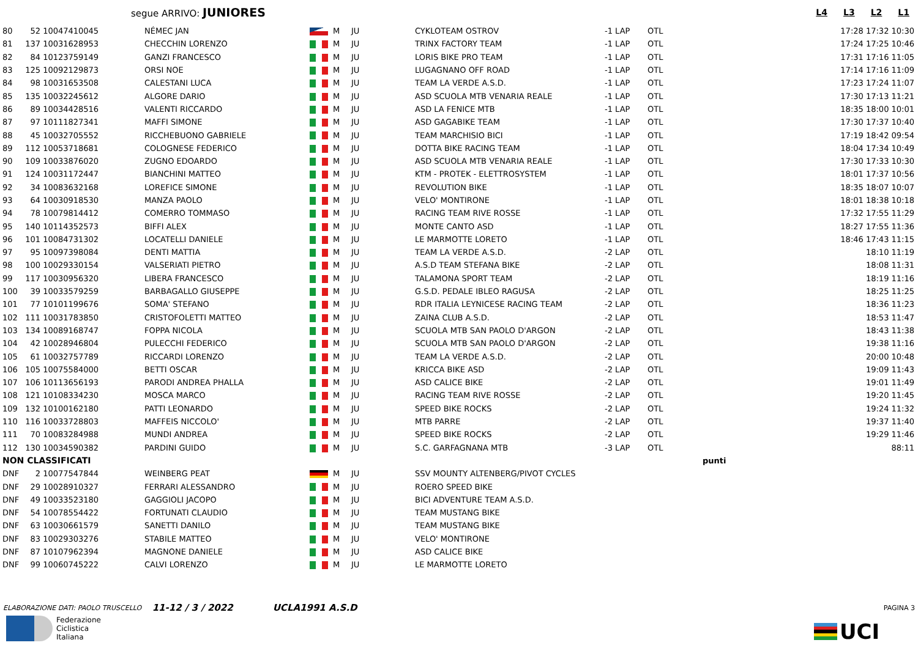segue ARRIVO: JUNIORES
L4 L3 L2 L1
| 80 | 52 | 10047410045 | NÉMEC JAN | | M | JU | CYKLOTEAM OSTROV | -1 LAP | OTL | 17:28 17:32 10:30 |
| 81 | 137 | 10031628953 | CHECCHIN LORENZO | | M | JU | TRINX FACTORY TEAM | -1 LAP | OTL | 17:24 17:25 10:46 |
| 82 | 84 | 10123759149 | GANZI FRANCESCO | | M | JU | LORIS BIKE PRO TEAM | -1 LAP | OTL | 17:31 17:16 11:05 |
| 83 | 125 | 10092129873 | ORSI NOE | | M | JU | LUGAGNANO OFF ROAD | -1 LAP | OTL | 17:14 17:16 11:09 |
| 84 | 98 | 10031653508 | CALESTANI LUCA | | M | JU | TEAM LA VERDE A.S.D. | -1 LAP | OTL | 17:23 17:24 11:07 |
| 85 | 135 | 10032245612 | ALGORE DARIO | | M | JU | ASD SCUOLA MTB VENARIA REALE | -1 LAP | OTL | 17:30 17:13 11:21 |
| 86 | 89 | 10034428516 | VALENTI RICCARDO | | M | JU | ASD LA FENICE MTB | -1 LAP | OTL | 18:35 18:00 10:01 |
| 87 | 97 | 10111827341 | MAFFI SIMONE | | M | JU | ASD GAGABIKE TEAM | -1 LAP | OTL | 17:30 17:37 10:40 |
| 88 | 45 | 10032705552 | RICCHEBUONO GABRIELE | | M | JU | TEAM MARCHISIO BICI | -1 LAP | OTL | 17:19 18:42 09:54 |
| 89 | 112 | 10053718681 | COLOGNESE FEDERICO | | M | JU | DOTTA BIKE RACING TEAM | -1 LAP | OTL | 18:04 17:34 10:49 |
| 90 | 109 | 10033876020 | ZUGNO EDOARDO | | M | JU | ASD SCUOLA MTB VENARIA REALE | -1 LAP | OTL | 17:30 17:33 10:30 |
| 91 | 124 | 10031172447 | BIANCHINI MATTEO | | M | JU | KTM - PROTEK - ELETTROSYSTEM | -1 LAP | OTL | 18:01 17:37 10:56 |
| 92 | 34 | 10083632168 | LOREFICE SIMONE | | M | JU | REVOLUTION BIKE | -1 LAP | OTL | 18:35 18:07 10:07 |
| 93 | 64 | 10030918530 | MANZA PAOLO | | M | JU | VELO' MONTIRONE | -1 LAP | OTL | 18:01 18:38 10:18 |
| 94 | 78 | 10079814412 | COMERRO TOMMASO | | M | JU | RACING TEAM RIVE ROSSE | -1 LAP | OTL | 17:32 17:55 11:29 |
| 95 | 140 | 10114352573 | BIFFI ALEX | | M | JU | MONTE CANTO ASD | -1 LAP | OTL | 18:27 17:55 11:36 |
| 96 | 101 | 10084731302 | LOCATELLI DANIELE | | M | JU | LE MARMOTTE LORETO | -1 LAP | OTL | 18:46 17:43 11:15 |
| 97 | 95 | 10097398084 | DENTI MATTIA | | M | JU | TEAM LA VERDE A.S.D. | -2 LAP | OTL | 18:10 11:19 |
| 98 | 100 | 10029330154 | VALSERIATI PIETRO | | M | JU | A.S.D TEAM STEFANA BIKE | -2 LAP | OTL | 18:08 11:31 |
| 99 | 117 | 10030956320 | LIBERA FRANCESCO | | M | JU | TALAMONA SPORT TEAM | -2 LAP | OTL | 18:19 11:16 |
| 100 | 39 | 10033579259 | BARBAGALLO GIUSEPPE | | M | JU | G.S.D. PEDALE IBLEO RAGUSA | -2 LAP | OTL | 18:25 11:25 |
| 101 | 77 | 10101199676 | SOMA' STEFANO | | M | JU | RDR ITALIA LEYNICESE RACING TEAM | -2 LAP | OTL | 18:36 11:23 |
| 102 | 111 | 10031783850 | CRISTOFOLETTI MATTEO | | M | JU | ZAINA CLUB A.S.D. | -2 LAP | OTL | 18:53 11:47 |
| 103 | 134 | 10089168747 | FOPPA NICOLA | | M | JU | SCUOLA MTB SAN PAOLO D'ARGON | -2 LAP | OTL | 18:43 11:38 |
| 104 | 42 | 10028946804 | PULECCHI FEDERICO | | M | JU | SCUOLA MTB SAN PAOLO D'ARGON | -2 LAP | OTL | 19:38 11:16 |
| 105 | 61 | 10032757789 | RICCARDI LORENZO | | M | JU | TEAM LA VERDE A.S.D. | -2 LAP | OTL | 20:00 10:48 |
| 106 | 105 | 10075584000 | BETTI OSCAR | | M | JU | KRICCA BIKE ASD | -2 LAP | OTL | 19:09 11:43 |
| 107 | 106 | 10113656193 | PARODI ANDREA PHALLA | | M | JU | ASD CALICE BIKE | -2 LAP | OTL | 19:01 11:49 |
| 108 | 121 | 10108334230 | MOSCA MARCO | | M | JU | RACING TEAM RIVE ROSSE | -2 LAP | OTL | 19:20 11:45 |
| 109 | 132 | 10100162180 | PATTI LEONARDO | | M | JU | SPEED BIKE ROCKS | -2 LAP | OTL | 19:24 11:32 |
| 110 | 116 | 10033728803 | MAFFEIS NICCOLO' | | M | JU | MTB PARRE | -2 LAP | OTL | 19:37 11:40 |
| 111 | 70 | 10083284988 | MUNDI ANDREA | | M | JU | SPEED BIKE ROCKS | -2 LAP | OTL | 19:29 11:46 |
| 112 | 130 | 10034590382 | PARDINI GUIDO | | M | JU | S.C. GARFAGNANA MTB | -3 LAP | OTL | 88:11 |
| NON CLASSIFICATI | | | | | | | | punti | | |
| DNF | 2 | 10077547844 | WEINBERG PEAT | | M | JU | SSV MOUNTY ALTENBERG/PIVOT CYCLES | | | |
| DNF | 29 | 10028910327 | FERRARI ALESSANDRO | | M | JU | ROERO SPEED BIKE | | | |
| DNF | 49 | 10033523180 | GAGGIOLI JACOPO | | M | JU | BICI ADVENTURE TEAM A.S.D. | | | |
| DNF | 54 | 10078554422 | FORTUNATI CLAUDIO | | M | JU | TEAM MUSTANG BIKE | | | |
| DNF | 63 | 10030661579 | SANETTI DANILO | | M | JU | TEAM MUSTANG BIKE | | | |
| DNF | 83 | 10029303276 | STABILE MATTEO | | M | JU | VELO' MONTIRONE | | | |
| DNF | 87 | 10107962394 | MAGNONE DANIELE | | M | JU | ASD CALICE BIKE | | | |
| DNF | 99 | 10060745222 | CALVI LORENZO | | M | JU | LE MARMOTTE LORETO | | | |
ELABORAZIONE DATI: PAOLO TRUSCELLO 11-12 / 3 / 2022 UCLA1991 A.S.D PAGINA 3
Federazione
Ciclistica
Italiana
UCI